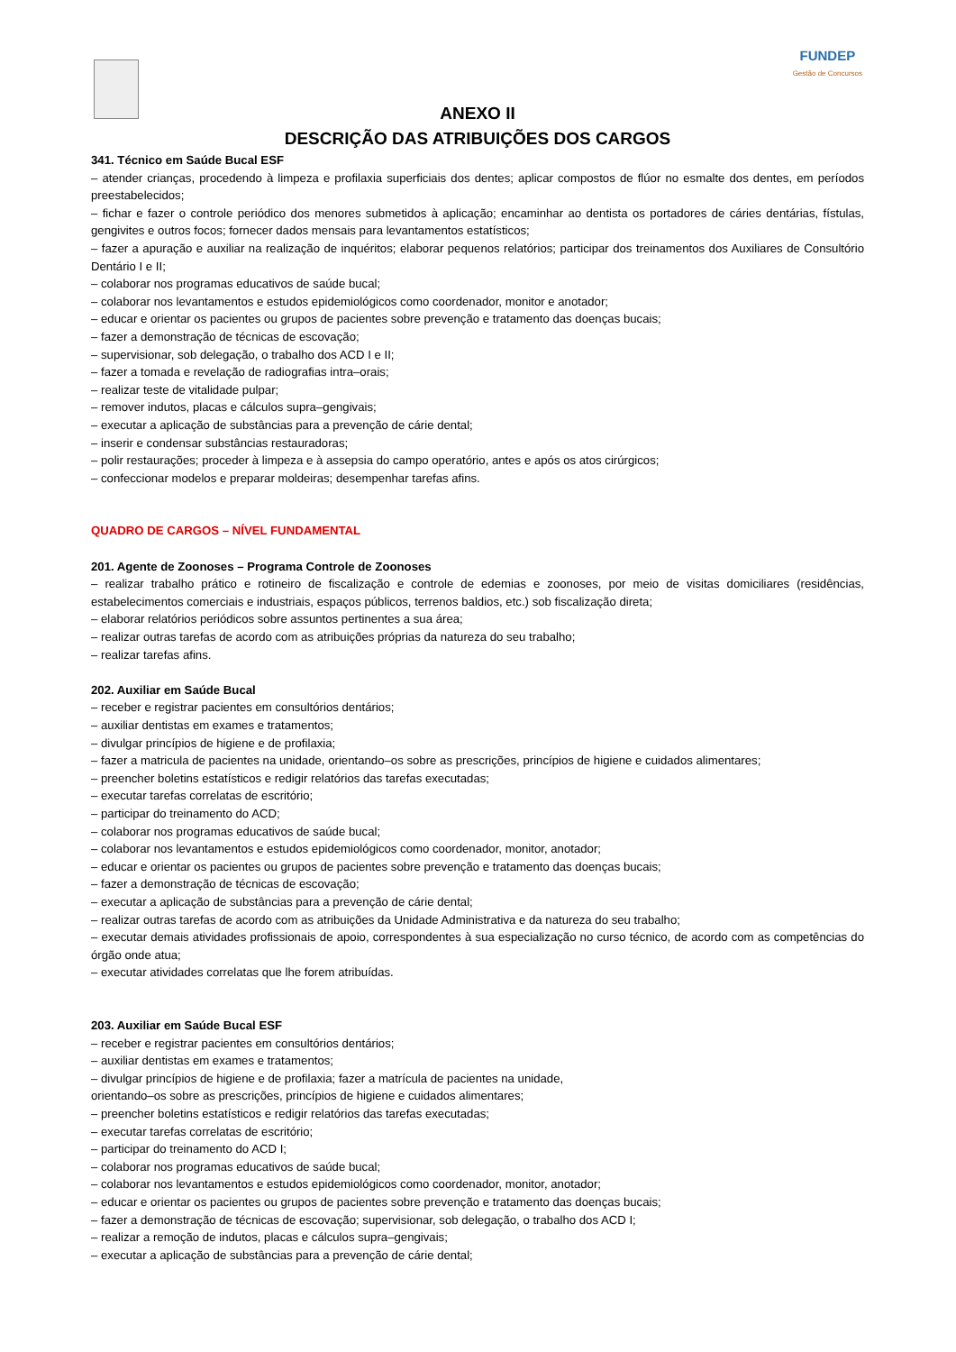FUNDEP
Gestão de Concursos
ANEXO II
DESCRIÇÃO DAS ATRIBUIÇÕES DOS CARGOS
341. Técnico em Saúde Bucal ESF
– atender crianças, procedendo à limpeza e profilaxia superficiais dos dentes; aplicar compostos de flúor no esmalte dos dentes, em períodos preestabelecidos;
– fichar e fazer o controle periódico dos menores submetidos à aplicação; encaminhar ao dentista os portadores de cáries dentárias, fístulas, gengivites e outros focos; fornecer dados mensais para levantamentos estatísticos;
– fazer a apuração e auxiliar na realização de inquéritos; elaborar pequenos relatórios; participar dos treinamentos dos Auxiliares de Consultório Dentário I e II;
– colaborar nos programas educativos de saúde bucal;
– colaborar nos levantamentos e estudos epidemiológicos como coordenador, monitor e anotador;
– educar e orientar os pacientes ou grupos de pacientes sobre prevenção e tratamento das doenças bucais;
– fazer a demonstração de técnicas de escovação;
– supervisionar, sob delegação, o trabalho dos ACD I e II;
– fazer a tomada e revelação de radiografias intra–orais;
– realizar teste de vitalidade pulpar;
– remover indutos, placas e cálculos supra–gengivais;
– executar a aplicação de substâncias para a prevenção de cárie dental;
– inserir e condensar substâncias restauradoras;
– polir restaurações; proceder à limpeza e à assepsia do campo operatório, antes e após os atos cirúrgicos;
– confeccionar modelos e preparar moldeiras; desempenhar tarefas afins.
QUADRO DE CARGOS – NÍVEL FUNDAMENTAL
201. Agente de Zoonoses – Programa Controle de Zoonoses
– realizar trabalho prático e rotineiro de fiscalização e controle de edemias e zoonoses, por meio de visitas domiciliares (residências, estabelecimentos comerciais e industriais, espaços públicos, terrenos baldios, etc.) sob fiscalização direta;
– elaborar relatórios periódicos sobre assuntos pertinentes a sua área;
– realizar outras tarefas de acordo com as atribuições próprias da natureza do seu trabalho;
– realizar tarefas afins.
202. Auxiliar em Saúde Bucal
– receber e registrar pacientes em consultórios dentários;
– auxiliar dentistas em exames e tratamentos;
– divulgar princípios de higiene e de profilaxia;
– fazer a matricula de pacientes na unidade, orientando–os sobre as prescrições, princípios de higiene e cuidados alimentares;
– preencher boletins estatísticos e redigir relatórios das tarefas executadas;
– executar tarefas correlatas de escritório;
– participar do treinamento do ACD;
– colaborar nos programas educativos de saúde bucal;
– colaborar nos levantamentos e estudos epidemiológicos como coordenador, monitor, anotador;
– educar e orientar os pacientes ou grupos de pacientes sobre prevenção e tratamento das doenças bucais;
– fazer a demonstração de técnicas de escovação;
– executar a aplicação de substâncias para a prevenção de cárie dental;
– realizar outras tarefas de acordo com as atribuições da Unidade Administrativa e da natureza do seu trabalho;
– executar demais atividades profissionais de apoio, correspondentes à sua especialização no curso técnico, de acordo com as competências do órgão onde atua;
– executar atividades correlatas que lhe forem atribuídas.
203. Auxiliar em Saúde Bucal ESF
– receber e registrar pacientes em consultórios dentários;
– auxiliar dentistas em exames e tratamentos;
– divulgar princípios de higiene e de profilaxia; fazer a matrícula de pacientes na unidade,
orientando–os sobre as prescrições, princípios de higiene e cuidados alimentares;
– preencher boletins estatísticos e redigir relatórios das tarefas executadas;
– executar tarefas correlatas de escritório;
– participar do treinamento do ACD I;
– colaborar nos programas educativos de saúde bucal;
– colaborar nos levantamentos e estudos epidemiológicos como coordenador, monitor, anotador;
– educar e orientar os pacientes ou grupos de pacientes sobre prevenção e tratamento das doenças bucais;
– fazer a demonstração de técnicas de escovação; supervisionar, sob delegação, o trabalho dos ACD I;
– realizar a remoção de indutos, placas e cálculos supra–gengivais;
– executar a aplicação de substâncias para a prevenção de cárie dental;